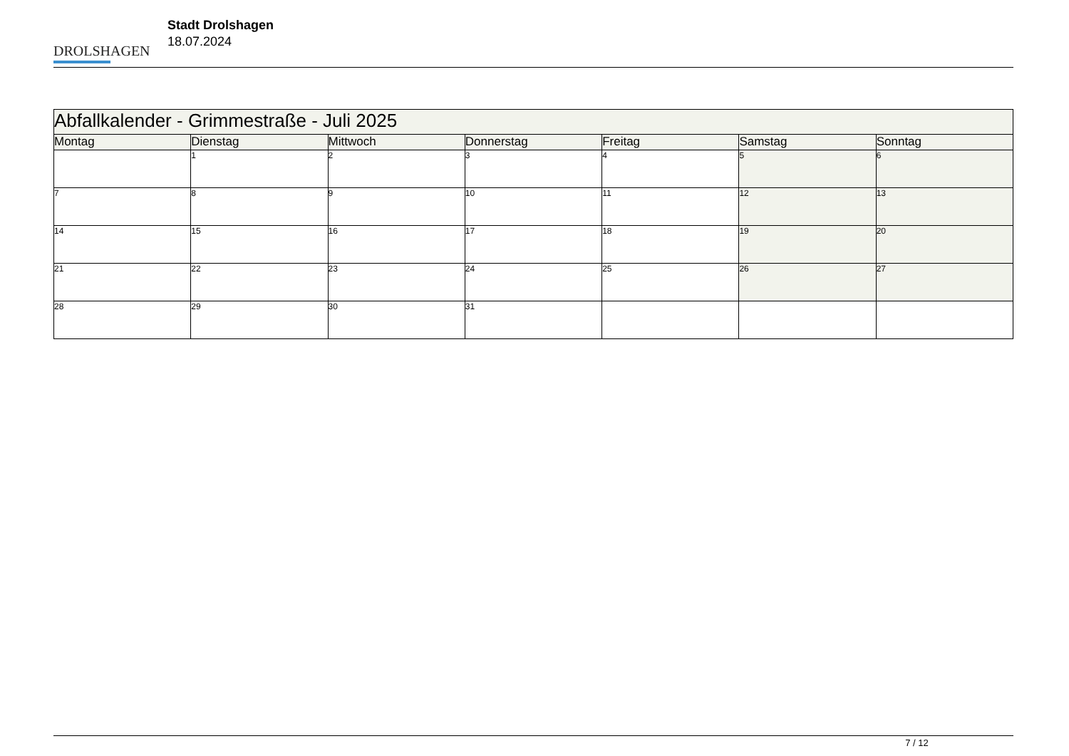DROLSHAGEN
Stadt Drolshagen
18.07.2024
| Abfallkalender - Grimmestraße - Juli 2025 | | | | | | |
| Montag | Dienstag | Mittwoch | Donnerstag | Freitag | Samstag | Sonntag |
| | 1 | 2 | 3 | 4 | 5 | 6 |
| 7 | 8 | 9 | 10 | 11 | 12 | 13 |
| 14 | 15 | 16 | 17 | 18 | 19 | 20 |
| 21 | 22 | 23 | 24 | 25 | 26 | 27 |
| 28 | 29 | 30 | 31 | | | |
7 / 12